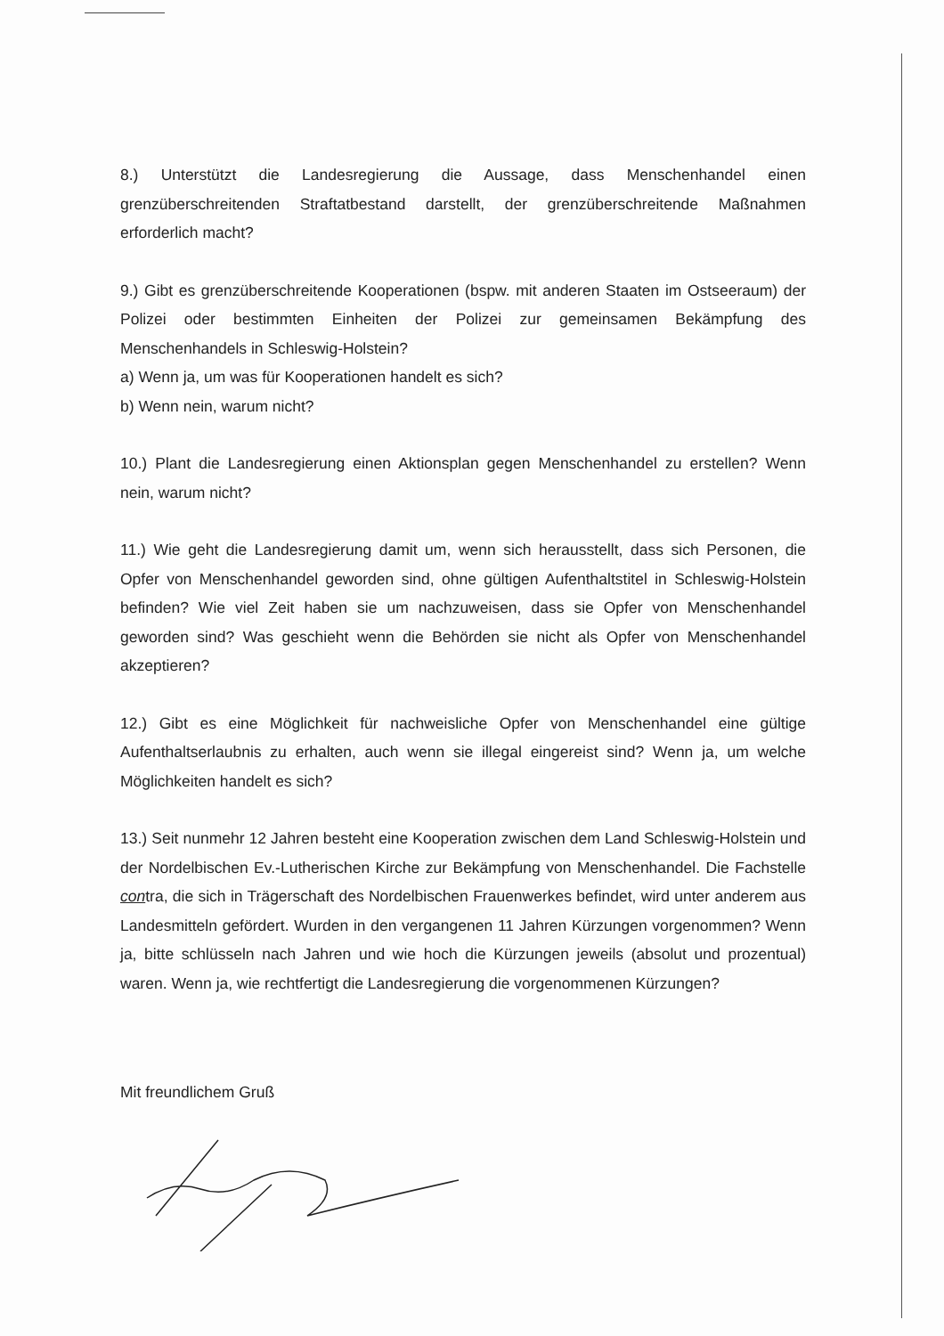8.) Unterstützt die Landesregierung die Aussage, dass Menschenhandel einen grenzüberschreitenden Straftatbestand darstellt, der grenzüberschreitende Maßnahmen erforderlich macht?
9.) Gibt es grenzüberschreitende Kooperationen (bspw. mit anderen Staaten im Ostseeraum) der Polizei oder bestimmten Einheiten der Polizei zur gemeinsamen Bekämpfung des Menschenhandels in Schleswig-Holstein?
a) Wenn ja, um was für Kooperationen handelt es sich?
b) Wenn nein, warum nicht?
10.) Plant die Landesregierung einen Aktionsplan gegen Menschenhandel zu erstellen? Wenn nein, warum nicht?
11.) Wie geht die Landesregierung damit um, wenn sich herausstellt, dass sich Personen, die Opfer von Menschenhandel geworden sind, ohne gültigen Aufenthaltstitel in Schleswig-Holstein befinden? Wie viel Zeit haben sie um nachzuweisen, dass sie Opfer von Menschenhandel geworden sind? Was geschieht wenn die Behörden sie nicht als Opfer von Menschenhandel akzeptieren?
12.) Gibt es eine Möglichkeit für nachweisliche Opfer von Menschenhandel eine gültige Aufenthaltserlaubnis zu erhalten, auch wenn sie illegal eingereist sind? Wenn ja, um welche Möglichkeiten handelt es sich?
13.) Seit nunmehr 12 Jahren besteht eine Kooperation zwischen dem Land Schleswig-Holstein und der Nordelbischen Ev.-Lutherischen Kirche zur Bekämpfung von Menschenhandel. Die Fachstelle contra, die sich in Trägerschaft des Nordelbischen Frauenwerkes befindet, wird unter anderem aus Landesmitteln gefördert. Wurden in den vergangenen 11 Jahren Kürzungen vorgenommen? Wenn ja, bitte schlüsseln nach Jahren und wie hoch die Kürzungen jeweils (absolut und prozentual) waren. Wenn ja, wie rechtfertigt die Landesregierung die vorgenommenen Kürzungen?
Mit freundlichem Gruß